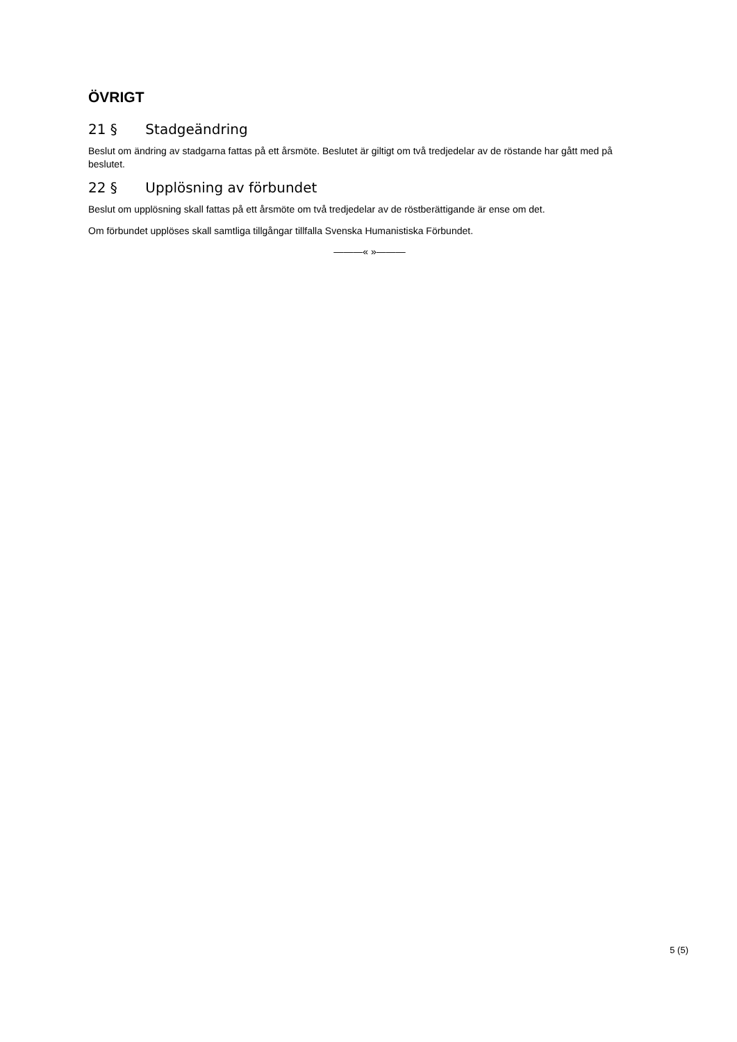ÖVRIGT
21 § Stadgeändring
Beslut om ändring av stadgarna fattas på ett årsmöte. Beslutet är giltigt om två tredjedelar av de röstande har gått med på beslutet.
22 § Upplösning av förbundet
Beslut om upplösning skall fattas på ett årsmöte om två tredjedelar av de röstberättigande är ense om det.
Om förbundet upplöses skall samtliga tillgångar tillfalla Svenska Humanistiska Förbundet.
———« »———
5 (5)